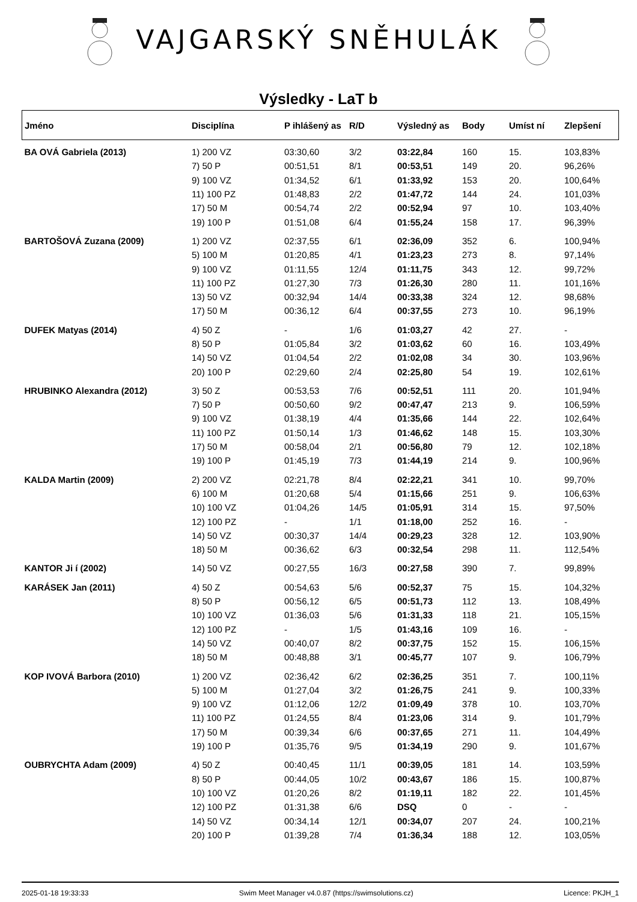VAJGARSKÝ SNĚHULÁK
Výsledky - LaT b
| Jméno | Disciplína | P ihlášený as | R/D | Výsledný as | Body | Umíst ní | Zlepšení |
| --- | --- | --- | --- | --- | --- | --- | --- |
| BA OVÁ Gabriela (2013) | 1) 200 VZ | 03:30,60 | 3/2 | 03:22,84 | 160 | 15. | 103,83% |
| | 7) 50 P | 00:51,51 | 8/1 | 00:53,51 | 149 | 20. | 96,26% |
| | 9) 100 VZ | 01:34,52 | 6/1 | 01:33,92 | 153 | 20. | 100,64% |
| | 11) 100 PZ | 01:48,83 | 2/2 | 01:47,72 | 144 | 24. | 101,03% |
| | 17) 50 M | 00:54,74 | 2/2 | 00:52,94 | 97 | 10. | 103,40% |
| | 19) 100 P | 01:51,08 | 6/4 | 01:55,24 | 158 | 17. | 96,39% |
| BARTOŠOVÁ Zuzana (2009) | 1) 200 VZ | 02:37,55 | 6/1 | 02:36,09 | 352 | 6. | 100,94% |
| | 5) 100 M | 01:20,85 | 4/1 | 01:23,23 | 273 | 8. | 97,14% |
| | 9) 100 VZ | 01:11,55 | 12/4 | 01:11,75 | 343 | 12. | 99,72% |
| | 11) 100 PZ | 01:27,30 | 7/3 | 01:26,30 | 280 | 11. | 101,16% |
| | 13) 50 VZ | 00:32,94 | 14/4 | 00:33,38 | 324 | 12. | 98,68% |
| | 17) 50 M | 00:36,12 | 6/4 | 00:37,55 | 273 | 10. | 96,19% |
| DUFEK Matyas (2014) | 4) 50 Z | - | 1/6 | 01:03,27 | 42 | 27. | - |
| | 8) 50 P | 01:05,84 | 3/2 | 01:03,62 | 60 | 16. | 103,49% |
| | 14) 50 VZ | 01:04,54 | 2/2 | 01:02,08 | 34 | 30. | 103,96% |
| | 20) 100 P | 02:29,60 | 2/4 | 02:25,80 | 54 | 19. | 102,61% |
| HRUBINKO Alexandra (2012) | 3) 50 Z | 00:53,53 | 7/6 | 00:52,51 | 111 | 20. | 101,94% |
| | 7) 50 P | 00:50,60 | 9/2 | 00:47,47 | 213 | 9. | 106,59% |
| | 9) 100 VZ | 01:38,19 | 4/4 | 01:35,66 | 144 | 22. | 102,64% |
| | 11) 100 PZ | 01:50,14 | 1/3 | 01:46,62 | 148 | 15. | 103,30% |
| | 17) 50 M | 00:58,04 | 2/1 | 00:56,80 | 79 | 12. | 102,18% |
| | 19) 100 P | 01:45,19 | 7/3 | 01:44,19 | 214 | 9. | 100,96% |
| KALDA Martin (2009) | 2) 200 VZ | 02:21,78 | 8/4 | 02:22,21 | 341 | 10. | 99,70% |
| | 6) 100 M | 01:20,68 | 5/4 | 01:15,66 | 251 | 9. | 106,63% |
| | 10) 100 VZ | 01:04,26 | 14/5 | 01:05,91 | 314 | 15. | 97,50% |
| | 12) 100 PZ | - | 1/1 | 01:18,00 | 252 | 16. | - |
| | 14) 50 VZ | 00:30,37 | 14/4 | 00:29,23 | 328 | 12. | 103,90% |
| | 18) 50 M | 00:36,62 | 6/3 | 00:32,54 | 298 | 11. | 112,54% |
| KANTOR Ji í (2002) | 14) 50 VZ | 00:27,55 | 16/3 | 00:27,58 | 390 | 7. | 99,89% |
| KARÁSEK Jan (2011) | 4) 50 Z | 00:54,63 | 5/6 | 00:52,37 | 75 | 15. | 104,32% |
| | 8) 50 P | 00:56,12 | 6/5 | 00:51,73 | 112 | 13. | 108,49% |
| | 10) 100 VZ | 01:36,03 | 5/6 | 01:31,33 | 118 | 21. | 105,15% |
| | 12) 100 PZ | - | 1/5 | 01:43,16 | 109 | 16. | - |
| | 14) 50 VZ | 00:40,07 | 8/2 | 00:37,75 | 152 | 15. | 106,15% |
| | 18) 50 M | 00:48,88 | 3/1 | 00:45,77 | 107 | 9. | 106,79% |
| KOP IVOVÁ Barbora (2010) | 1) 200 VZ | 02:36,42 | 6/2 | 02:36,25 | 351 | 7. | 100,11% |
| | 5) 100 M | 01:27,04 | 3/2 | 01:26,75 | 241 | 9. | 100,33% |
| | 9) 100 VZ | 01:12,06 | 12/2 | 01:09,49 | 378 | 10. | 103,70% |
| | 11) 100 PZ | 01:24,55 | 8/4 | 01:23,06 | 314 | 9. | 101,79% |
| | 17) 50 M | 00:39,34 | 6/6 | 00:37,65 | 271 | 11. | 104,49% |
| | 19) 100 P | 01:35,76 | 9/5 | 01:34,19 | 290 | 9. | 101,67% |
| OUBRYCHTA Adam (2009) | 4) 50 Z | 00:40,45 | 11/1 | 00:39,05 | 181 | 14. | 103,59% |
| | 8) 50 P | 00:44,05 | 10/2 | 00:43,67 | 186 | 15. | 100,87% |
| | 10) 100 VZ | 01:20,26 | 8/2 | 01:19,11 | 182 | 22. | 101,45% |
| | 12) 100 PZ | 01:31,38 | 6/6 | DSQ | 0 | - | - |
| | 14) 50 VZ | 00:34,14 | 12/1 | 00:34,07 | 207 | 24. | 100,21% |
| | 20) 100 P | 01:39,28 | 7/4 | 01:36,34 | 188 | 12. | 103,05% |
2025-01-18 19:33:33 Swim Meet Manager v4.0.87 (https://swimsolutions.cz) Licence: PKJH_1